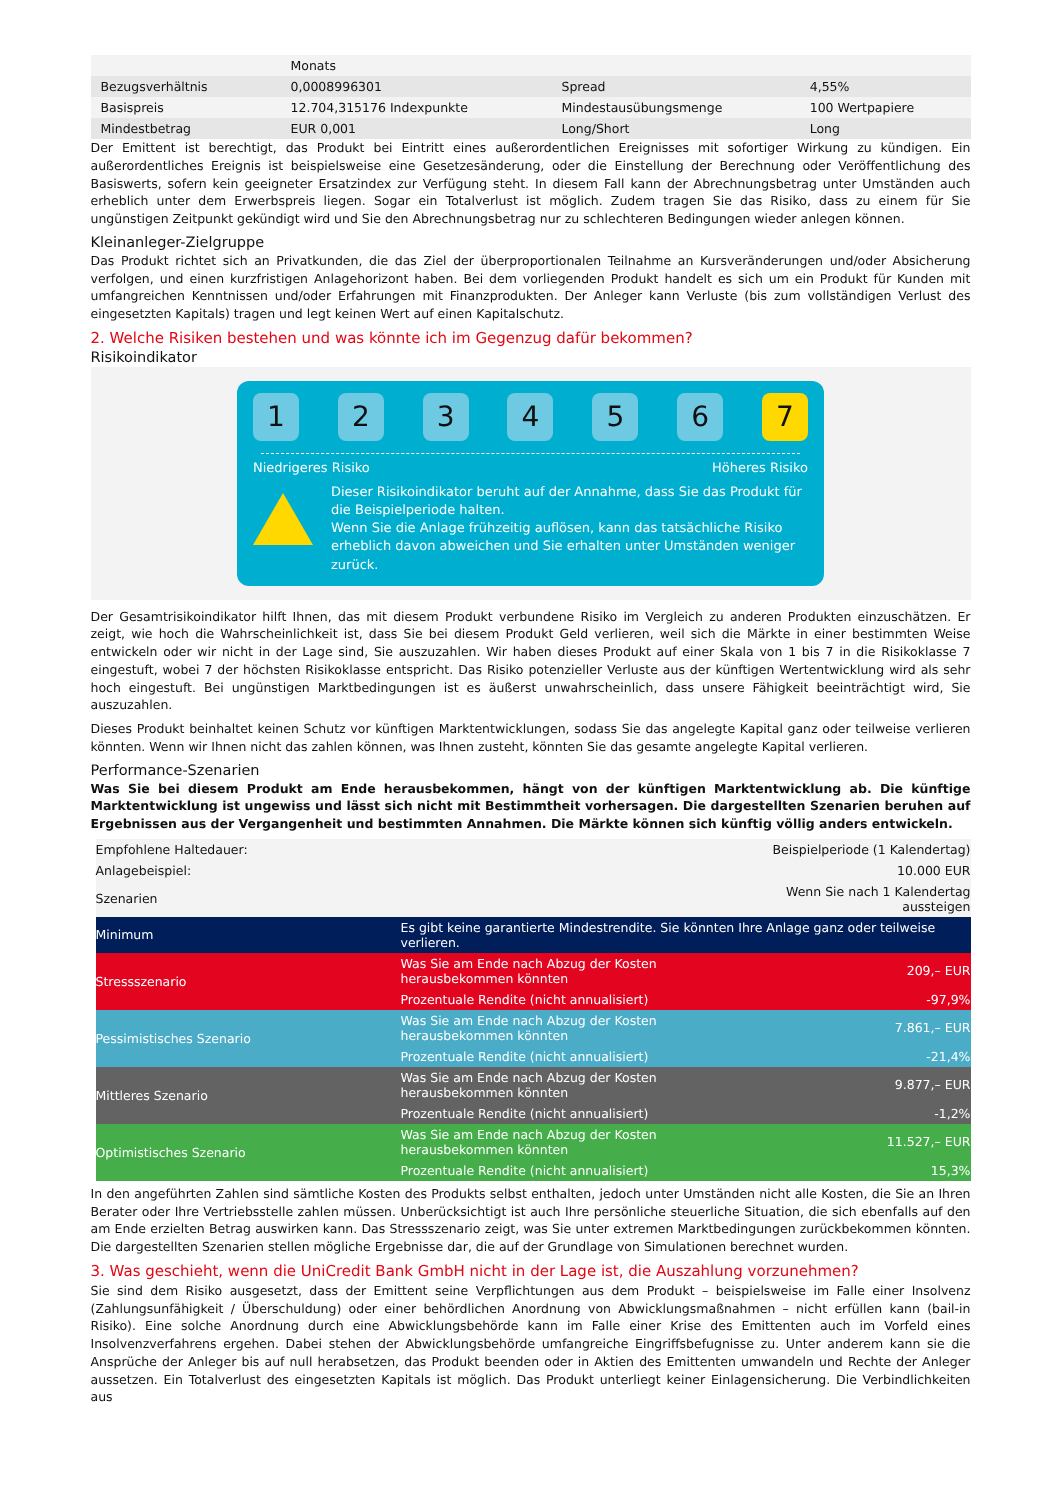| | Monats | | |
| Bezugsverhältnis | 0,0008996301 | Spread | 4,55% |
| Basispreis | 12.704,315176 Indexpunkte | Mindestausübungsmenge | 100 Wertpapiere |
| Mindestbetrag | EUR 0,001 | Long/Short | Long |
Der Emittent ist berechtigt, das Produkt bei Eintritt eines außerordentlichen Ereignisses mit sofortiger Wirkung zu kündigen. Ein außerordentliches Ereignis ist beispielsweise eine Gesetzesänderung, oder die Einstellung der Berechnung oder Veröffentlichung des Basiswerts, sofern kein geeigneter Ersatzindex zur Verfügung steht. In diesem Fall kann der Abrechnungsbetrag unter Umständen auch erheblich unter dem Erwerbspreis liegen. Sogar ein Totalverlust ist möglich. Zudem tragen Sie das Risiko, dass zu einem für Sie ungünstigen Zeitpunkt gekündigt wird und Sie den Abrechnungsbetrag nur zu schlechteren Bedingungen wieder anlegen können.
Kleinanleger-Zielgruppe
Das Produkt richtet sich an Privatkunden, die das Ziel der überproportionalen Teilnahme an Kursveränderungen und/oder Absicherung verfolgen, und einen kurzfristigen Anlagehorizont haben. Bei dem vorliegenden Produkt handelt es sich um ein Produkt für Kunden mit umfangreichen Kenntnissen und/oder Erfahrungen mit Finanzprodukten. Der Anleger kann Verluste (bis zum vollständigen Verlust des eingesetzten Kapitals) tragen und legt keinen Wert auf einen Kapitalschutz.
2. Welche Risiken bestehen und was könnte ich im Gegenzug dafür bekommen?
Risikoindikator
1 2 3 4 5 6 7
Niedrigeres Risiko Höheres Risiko
Dieser Risikoindikator beruht auf der Annahme, dass Sie das Produkt für die Beispielperiode halten.
Wenn Sie die Anlage frühzeitig auflösen, kann das tatsächliche Risiko erheblich davon abweichen und Sie erhalten unter Umständen weniger zurück.
Der Gesamtrisikoindikator hilft Ihnen, das mit diesem Produkt verbundene Risiko im Vergleich zu anderen Produkten einzuschätzen. Er zeigt, wie hoch die Wahrscheinlichkeit ist, dass Sie bei diesem Produkt Geld verlieren, weil sich die Märkte in einer bestimmten Weise entwickeln oder wir nicht in der Lage sind, Sie auszuzahlen. Wir haben dieses Produkt auf einer Skala von 1 bis 7 in die Risikoklasse 7 eingestuft, wobei 7 der höchsten Risikoklasse entspricht. Das Risiko potenzieller Verluste aus der künftigen Wertentwicklung wird als sehr hoch eingestuft. Bei ungünstigen Marktbedingungen ist es äußerst unwahrscheinlich, dass unsere Fähigkeit beeinträchtigt wird, Sie auszuzahlen.
Dieses Produkt beinhaltet keinen Schutz vor künftigen Marktentwicklungen, sodass Sie das angelegte Kapital ganz oder teilweise verlieren könnten. Wenn wir Ihnen nicht das zahlen können, was Ihnen zusteht, könnten Sie das gesamte angelegte Kapital verlieren.
Performance-Szenarien
Was Sie bei diesem Produkt am Ende herausbekommen, hängt von der künftigen Marktentwicklung ab. Die künftige Marktentwicklung ist ungewiss und lässt sich nicht mit Bestimmtheit vorhersagen. Die dargestellten Szenarien beruhen auf Ergebnissen aus der Vergangenheit und bestimmten Annahmen. Die Märkte können sich künftig völlig anders entwickeln.
| Empfohlene Haltedauer: | | Beispielperiode (1 Kalendertag) |
| Anlagebeispiel: | | 10.000 EUR |
| Szenarien | | Wenn Sie nach 1 Kalendertag aussteigen |
| Minimum | Es gibt keine garantierte Mindestrendite. Sie könnten Ihre Anlage ganz oder teilweise verlieren. | |
| Stressszenario | Was Sie am Ende nach Abzug der Kosten herausbekommen könnten | 209,– EUR |
| | Prozentuale Rendite (nicht annualisiert) | -97,9% |
| Pessimistisches Szenario | Was Sie am Ende nach Abzug der Kosten herausbekommen könnten | 7.861,– EUR |
| | Prozentuale Rendite (nicht annualisiert) | -21,4% |
| Mittleres Szenario | Was Sie am Ende nach Abzug der Kosten herausbekommen könnten | 9.877,– EUR |
| | Prozentuale Rendite (nicht annualisiert) | -1,2% |
| Optimistisches Szenario | Was Sie am Ende nach Abzug der Kosten herausbekommen könnten | 11.527,– EUR |
| | Prozentuale Rendite (nicht annualisiert) | 15,3% |
In den angeführten Zahlen sind sämtliche Kosten des Produkts selbst enthalten, jedoch unter Umständen nicht alle Kosten, die Sie an Ihren Berater oder Ihre Vertriebsstelle zahlen müssen. Unberücksichtigt ist auch Ihre persönliche steuerliche Situation, die sich ebenfalls auf den am Ende erzielten Betrag auswirken kann. Das Stressszenario zeigt, was Sie unter extremen Marktbedingungen zurückbekommen könnten. Die dargestellten Szenarien stellen mögliche Ergebnisse dar, die auf der Grundlage von Simulationen berechnet wurden.
3. Was geschieht, wenn die UniCredit Bank GmbH nicht in der Lage ist, die Auszahlung vorzunehmen?
Sie sind dem Risiko ausgesetzt, dass der Emittent seine Verpflichtungen aus dem Produkt – beispielsweise im Falle einer Insolvenz (Zahlungsunfähigkeit / Überschuldung) oder einer behördlichen Anordnung von Abwicklungsmaßnahmen – nicht erfüllen kann (bail-in Risiko). Eine solche Anordnung durch eine Abwicklungsbehörde kann im Falle einer Krise des Emittenten auch im Vorfeld eines Insolvenzverfahrens ergehen. Dabei stehen der Abwicklungsbehörde umfangreiche Eingriffsbefugnisse zu. Unter anderem kann sie die Ansprüche der Anleger bis auf null herabsetzen, das Produkt beenden oder in Aktien des Emittenten umwandeln und Rechte der Anleger aussetzen. Ein Totalverlust des eingesetzten Kapitals ist möglich. Das Produkt unterliegt keiner Einlagensicherung. Die Verbindlichkeiten aus